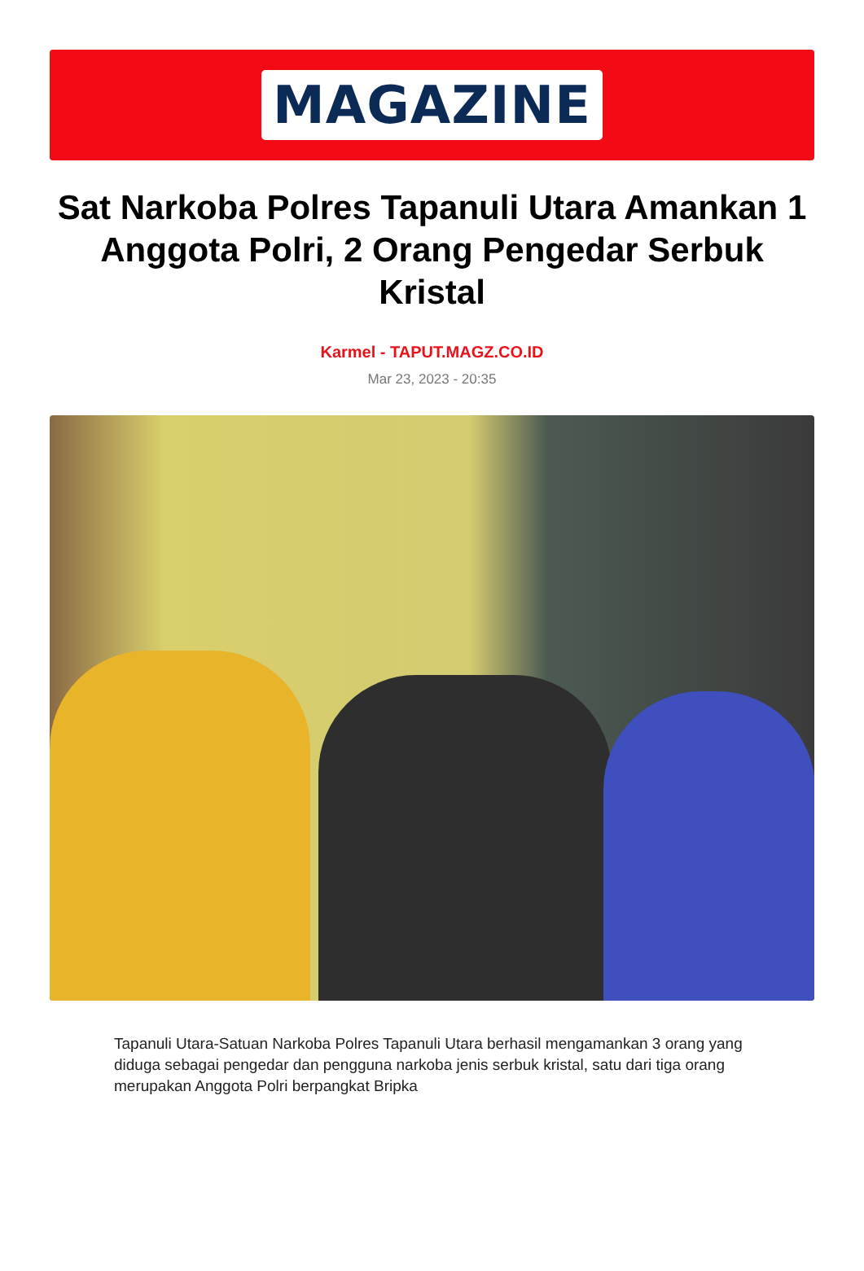MAGAZINE
Sat Narkoba Polres Tapanuli Utara Amankan 1 Anggota Polri, 2 Orang Pengedar Serbuk Kristal
Karmel - TAPUT.MAGZ.CO.ID
Mar 23, 2023 - 20:35
Tapanuli Utara-Satuan Narkoba Polres Tapanuli Utara berhasil mengamankan 3 orang yang diduga sebagai pengedar dan pengguna narkoba jenis serbuk kristal, satu dari tiga orang merupakan Anggota Polri berpangkat Bripka